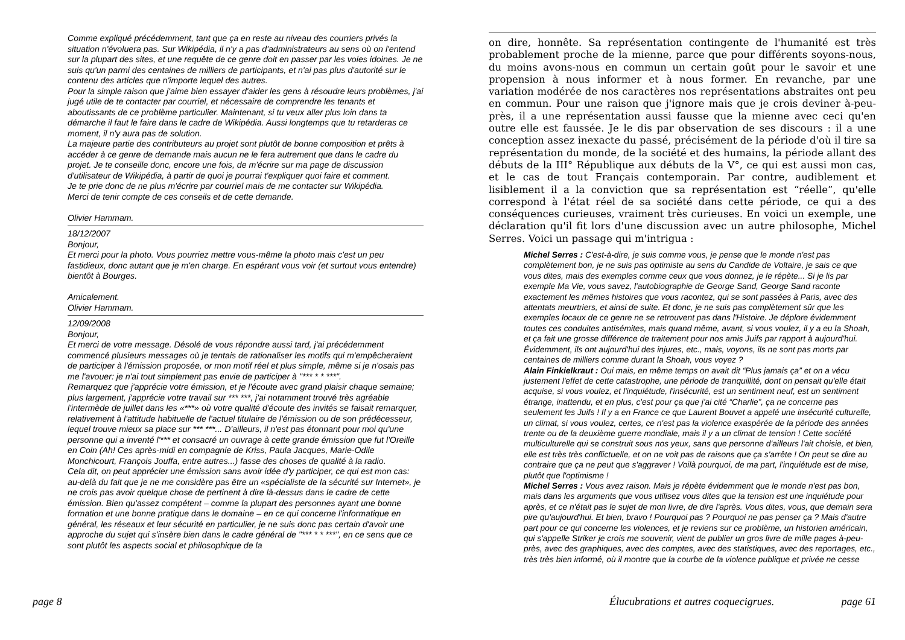Comme expliqué précédemment, tant que ça en reste au niveau des courriers privés la situation n'évoluera pas. Sur Wikipédia, il n'y a pas d'administrateurs au sens où on l'entend sur la plupart des sites, et une requête de ce genre doit en passer par les voies idoines. Je ne suis qu'un parmi des centaines de milliers de participants, et n'ai pas plus d'autorité sur le contenu des articles que n'importe lequel des autres.
Pour la simple raison que j'aime bien essayer d'aider les gens à résoudre leurs problèmes, j'ai jugé utile de te contacter par courriel, et nécessaire de comprendre les tenants et aboutissants de ce problème particulier. Maintenant, si tu veux aller plus loin dans ta démarche il faut le faire dans le cadre de Wikipédia. Aussi longtemps que tu retarderas ce moment, il n'y aura pas de solution.
La majeure partie des contributeurs au projet sont plutôt de bonne composition et prêts à accéder à ce genre de demande mais aucun ne le fera autrement que dans le cadre du projet. Je te conseille donc, encore une fois, de m'écrire sur ma page de discussion d'utilisateur de Wikipédia, à partir de quoi je pourrai t'expliquer quoi faire et comment.
Je te prie donc de ne plus m'écrire par courriel mais de me contacter sur Wikipédia.
Merci de tenir compte de ces conseils et de cette demande.
Olivier Hammam.
18/12/2007
Bonjour,
Et merci pour la photo. Vous pourriez mettre vous-même la photo mais c'est un peu fastidieux, donc autant que je m'en charge. En espérant vous voir (et surtout vous entendre) bientôt à Bourges.
Amicalement.
Olivier Hammam.
12/09/2008
Bonjour,
Et merci de votre message. Désolé de vous répondre aussi tard, j'ai précédemment commencé plusieurs messages où je tentais de rationaliser les motifs qui m'empêcheraient de participer à l'émission proposée, or mon motif réel et plus simple, même si je n'osais pas me l'avouer: je n'ai tout simplement pas envie de participer à "*** * * ***".
Remarquez que j'apprécie votre émission, et je l'écoute avec grand plaisir chaque semaine; plus largement, j'apprécie votre travail sur *** ***, j'ai notamment trouvé très agréable l'intermède de juillet dans les «***» où votre qualité d'écoute des invités se faisait remarquer, relativement à l'attitude habituelle de l'actuel titulaire de l'émission ou de son prédécesseur, lequel trouve mieux sa place sur *** ***... D'ailleurs, il n'est pas étonnant pour moi qu'une personne qui a inventé l'*** et consacré un ouvrage à cette grande émission que fut l'Oreille en Coin (Ah! Ces après-midi en compagnie de Kriss, Paula Jacques, Marie-Odile Monchicourt, François Jouffa, entre autres...) fasse des choses de qualité à la radio.
Cela dit, on peut apprécier une émission sans avoir idée d'y participer, ce qui est mon cas: au-delà du fait que je ne me considère pas être un «spécialiste de la sécurité sur Internet», je ne crois pas avoir quelque chose de pertinent à dire là-dessus dans le cadre de cette émission. Bien qu'assez compétent – comme la plupart des personnes ayant une bonne formation et une bonne pratique dans le domaine – en ce qui concerne l'informatique en général, les réseaux et leur sécurité en particulier, je ne suis donc pas certain d'avoir une approche du sujet qui s'insère bien dans le cadre général de "*** * * ***", en ce sens que ce sont plutôt les aspects social et philosophique de la
page 8
on dire, honnête. Sa représentation contingente de l'humanité est très probablement proche de la mienne, parce que pour différents soyons-nous, du moins avons-nous en commun un certain goût pour le savoir et une propension à nous informer et à nous former. En revanche, par une variation modérée de nos caractères nos représentations abstraites ont peu en commun. Pour une raison que j'ignore mais que je crois deviner à-peu-près, il a une représentation aussi fausse que la mienne avec ceci qu'en outre elle est faussée. Je le dis par observation de ses discours : il a une conception assez inexacte du passé, précisément de la période d'où il tire sa représentation du monde, de la société et des humains, la période allant des débuts de la III° République aux débuts de la V°, ce qui est aussi mon cas, et le cas de tout Français contemporain. Par contre, audiblement et lisiblement il a la conviction que sa représentation est “réelle”, qu'elle correspond à l'état réel de sa société dans cette période, ce qui a des conséquences curieuses, vraiment très curieuses. En voici un exemple, une déclaration qu'il fit lors d'une discussion avec un autre philosophe, Michel Serres. Voici un passage qui m'intrigua :
Michel Serres : C'est-à-dire, je suis comme vous, je pense que le monde n'est pas complètement bon, je ne suis pas optimiste au sens du Candide de Voltaire, je sais ce que vous dites, mais des exemples comme ceux que vous donnez, je le répète... Si je lis par exemple Ma Vie, vous savez, l'autobiographie de George Sand, George Sand raconte exactement les mêmes histoires que vous racontez, qui se sont passées à Paris, avec des attentats meurtriers, et ainsi de suite. Et donc, je ne suis pas complètement sûr que les exemples locaux de ce genre ne se retrouvent pas dans l'Histoire. Je déplore évidemment toutes ces conduites antisémites, mais quand même, avant, si vous voulez, il y a eu la Shoah, et ça fait une grosse différence de traitement pour nos amis Juifs par rapport à aujourd'hui. Évidemment, ils ont aujourd'hui des injures, etc., mais, voyons, ils ne sont pas morts par centaines de milliers comme durant la Shoah, vous voyez ?
Alain Finkielkraut : Oui mais, en même temps on avait dit “Plus jamais ça” et on a vécu justement l'effet de cette catastrophe, une période de tranquillité, dont on pensait qu'elle était acquise, si vous voulez, et l'inquiétude, l'insécurité, est un sentiment neuf, est un sentiment étrange, inattendu, et en plus, c'est pour ça que j'ai cité “Charlie”, ça ne concerne pas seulement les Juifs ! Il y a en France ce que Laurent Bouvet a appelé une insécurité culturelle, un climat, si vous voulez, certes, ce n'est pas la violence exaspérée de la période des années trente ou de la deuxième guerre mondiale, mais il y a un climat de tension ! Cette société multiculturelle qui se construit sous nos yeux, sans que personne d'ailleurs l'ait choisie, et bien, elle est très très conflictuelle, et on ne voit pas de raisons que ça s'arrête ! On peut se dire au contraire que ça ne peut que s'aggraver ! Voilà pourquoi, de ma part, l'inquiétude est de mise, plutôt que l'optimisme !
Michel Serres : Vous avez raison. Mais je répète évidemment que le monde n'est pas bon, mais dans les arguments que vous utilisez vous dites que la tension est une inquiétude pour après, et ce n'était pas le sujet de mon livre, de dire l'après. Vous dites, vous, que demain sera pire qu'aujourd'hui. Et bien, bravo ! Pourquoi pas ? Pourquoi ne pas penser ça ? Mais d'autre part pour ce qui concerne les violences, et je reviens sur ce problème, un historien américain, qui s'appelle Striker je crois me souvenir, vient de publier un gros livre de mille pages à-peu-près, avec des graphiques, avec des comptes, avec des statistiques, avec des reportages, etc., très très bien informé, où il montre que la courbe de la violence publique et privée ne cesse
Élucubrations et autres coquecigrues.
page 61